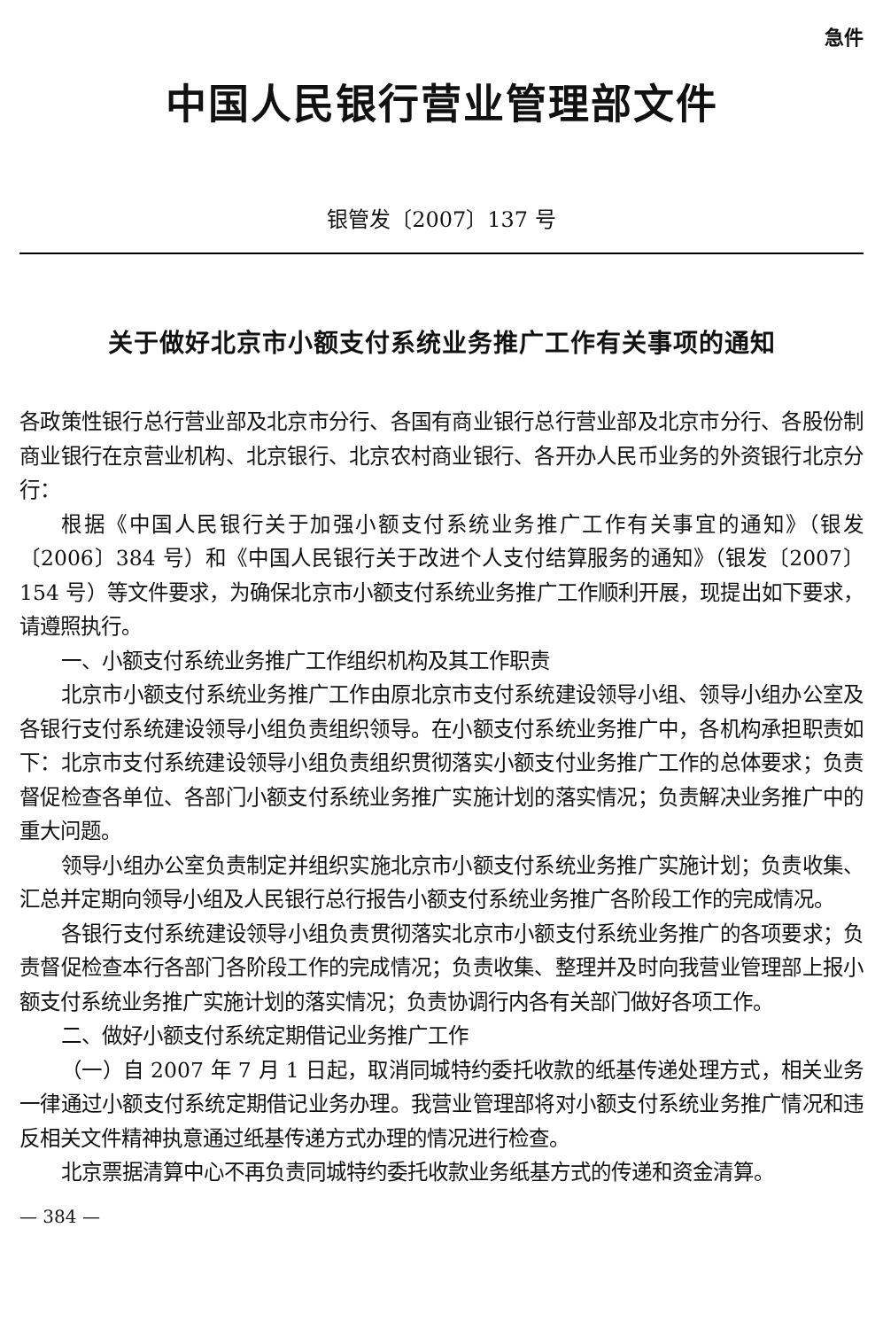急件
中国人民银行营业管理部文件
银管发〔2007〕137 号
关于做好北京市小额支付系统业务推广工作有关事项的通知
各政策性银行总行营业部及北京市分行、各国有商业银行总行营业部及北京市分行、各股份制商业银行在京营业机构、北京银行、北京农村商业银行、各开办人民币业务的外资银行北京分行：
根据《中国人民银行关于加强小额支付系统业务推广工作有关事宜的通知》（银发〔2006〕384 号）和《中国人民银行关于改进个人支付结算服务的通知》（银发〔2007〕154 号）等文件要求，为确保北京市小额支付系统业务推广工作顺利开展，现提出如下要求，请遵照执行。
一、小额支付系统业务推广工作组织机构及其工作职责
北京市小额支付系统业务推广工作由原北京市支付系统建设领导小组、领导小组办公室及各银行支付系统建设领导小组负责组织领导。在小额支付系统业务推广中，各机构承担职责如下：北京市支付系统建设领导小组负责组织贯彻落实小额支付业务推广工作的总体要求；负责督促检查各单位、各部门小额支付系统业务推广实施计划的落实情况；负责解决业务推广中的重大问题。
领导小组办公室负责制定并组织实施北京市小额支付系统业务推广实施计划；负责收集、汇总并定期向领导小组及人民银行总行报告小额支付系统业务推广各阶段工作的完成情况。
各银行支付系统建设领导小组负责贯彻落实北京市小额支付系统业务推广的各项要求；负责督促检查本行各部门各阶段工作的完成情况；负责收集、整理并及时向我营业管理部上报小额支付系统业务推广实施计划的落实情况；负责协调行内各有关部门做好各项工作。
二、做好小额支付系统定期借记业务推广工作
（一）自 2007 年 7 月 1 日起，取消同城特约委托收款的纸基传递处理方式，相关业务一律通过小额支付系统定期借记业务办理。我营业管理部将对小额支付系统业务推广情况和违反相关文件精神执意通过纸基传递方式办理的情况进行检查。
北京票据清算中心不再负责同城特约委托收款业务纸基方式的传递和资金清算。
— 384 —